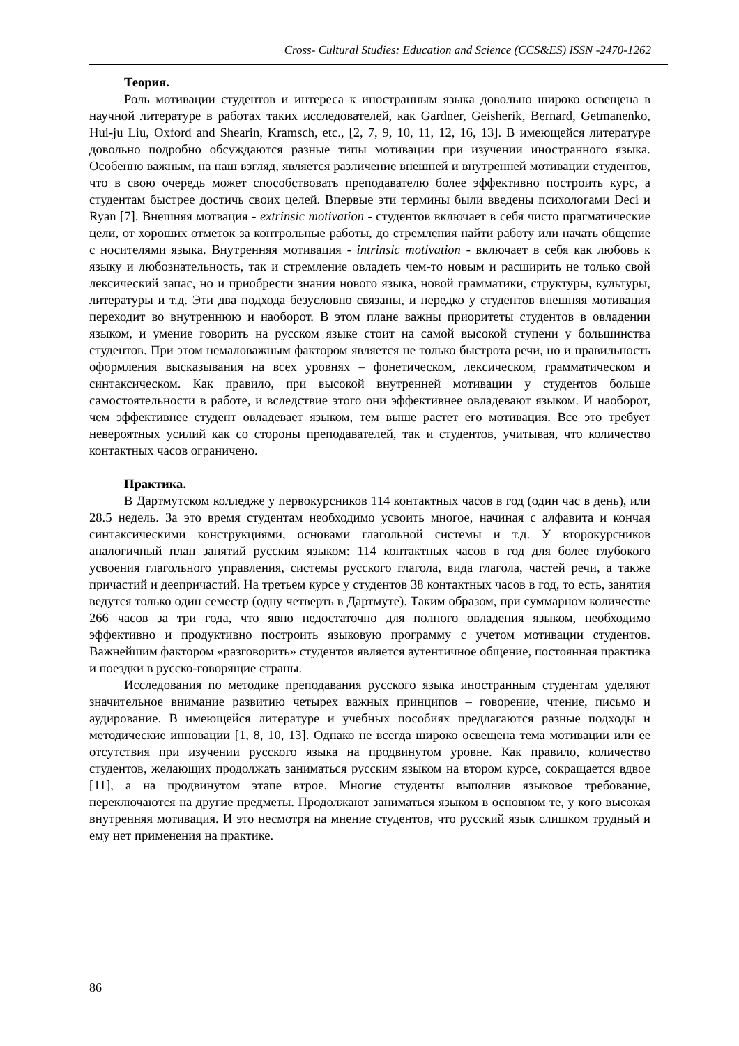Cross- Cultural Studies: Education and Science (CCS&ES) ISSN -2470-1262
Теория.
Роль мотивации студентов и интереса к иностранным языка довольно широко освещена в научной литературе в работах таких исследователей, как Gardner, Geisherik, Bernard, Getmanenko, Hui-ju Liu, Oxford and Shearin, Kramsch, etc., [2, 7, 9, 10, 11, 12, 16, 13]. В имеющейся литературе довольно подробно обсуждаются разные типы мотивации при изучении иностранного языка. Особенно важным, на наш взгляд, является различение внешней и внутренней мотивации студентов, что в свою очередь может способствовать преподавателю более эффективно построить курс, а студентам быстрее достичь своих целей. Впервые эти термины были введены психологами Deci и Ryan [7]. Внешняя мотвация - extrinsic motivation - студентов включает в себя чисто прагматические цели, от хороших отметок за контрольные работы, до стремления найти работу или начать общение с носителями языка. Внутренняя мотивация - intrinsic motivation - включает в себя как любовь к языку и любознательность, так и стремление овладеть чем-то новым и расширить не только свой лексический запас, но и приобрести знания нового языка, новой грамматики, структуры, культуры, литературы и т.д. Эти два подхода безусловно связаны, и нередко у студентов внешняя мотивация переходит во внутреннюю и наоборот. В этом плане важны приоритеты студентов в овладении языком, и умение говорить на русском языке стоит на самой высокой ступени у большинства студентов. При этом немаловажным фактором является не только быстрота речи, но и правильность оформления высказывания на всех уровнях – фонетическом, лексическом, грамматическом и синтаксическом. Как правило, при высокой внутренней мотивации у студентов больше самостоятельности в работе, и вследствие этого они эффективнее овладевают языком. И наоборот, чем эффективнее студент овладевает языком, тем выше растет его мотивация. Все это требует невероятных усилий как со стороны преподавателей, так и студентов, учитывая, что количество контактных часов ограничено.
Практика.
В Дартмутском колледже у первокурсников 114 контактных часов в год (один час в день), или 28.5 недель. За это время студентам необходимо усвоить многое, начиная с алфавита и кончая синтаксическими конструкциями, основами глагольной системы и т.д. У второкурсников аналогичный план занятий русским языком: 114 контактных часов в год для более глубокого усвоения глагольного управления, системы русского глагола, вида глагола, частей речи, а также причастий и деепричастий. На третьем курсе у студентов 38 контактных часов в год, то есть, занятия ведутся только один семестр (одну четверть в Дартмуте). Таким образом, при суммарном количестве 266 часов за три года, что явно недостаточно для полного овладения языком, необходимо эффективно и продуктивно построить языковую программу с учетом мотивации студентов. Важнейшим фактором «разговорить» студентов является аутентичное общение, постоянная практика и поездки в русско-говорящие страны.
Исследования по методике преподавания русского языка иностранным студентам уделяют значительное внимание развитию четырех важных принципов – говорение, чтение, письмо и аудирование. В имеющейся литературе и учебных пособиях предлагаются разные подходы и методические инновации [1, 8, 10, 13]. Однако не всегда широко освещена тема мотивации или ее отсутствия при изучении русского языка на продвинутом уровне. Как правило, количество студентов, желающих продолжать заниматься русским языком на втором курсе, сокращается вдвое [11], а на продвинутом этапе втрое. Многие студенты выполнив языковое требование, переключаются на другие предметы. Продолжают заниматься языком в основном те, у кого высокая внутренняя мотивация. И это несмотря на мнение студентов, что русский язык слишком трудный и ему нет применения на практике.
86